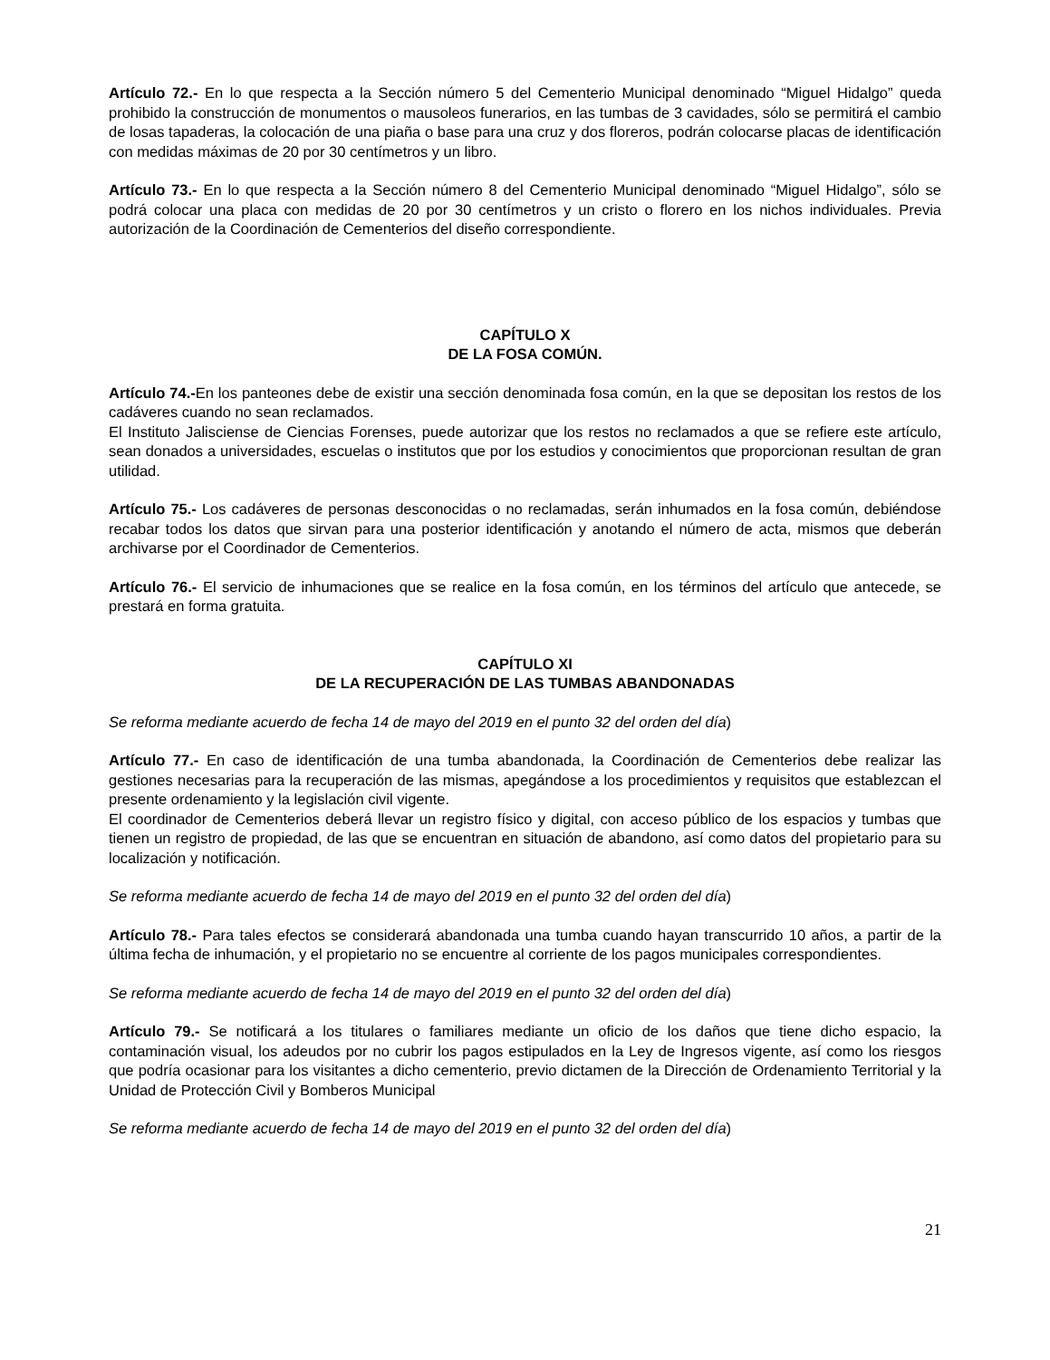Artículo 72.- En lo que respecta a la Sección número 5 del Cementerio Municipal denominado “Miguel Hidalgo” queda prohibido la construcción de monumentos o mausoleos funerarios, en las tumbas de 3 cavidades, sólo se permitirá el cambio de losas tapaderas, la colocación de una piaña o base para una cruz y dos floreros, podrán colocarse placas de identificación con medidas máximas de 20 por 30 centímetros y un libro.
Artículo 73.- En lo que respecta a la Sección número 8 del Cementerio Municipal denominado “Miguel Hidalgo”, sólo se podrá colocar una placa con medidas de 20 por 30 centímetros y un cristo o florero en los nichos individuales. Previa autorización de la Coordinación de Cementerios del diseño correspondiente.
CAPÍTULO X
DE LA FOSA COMÚN.
Artículo 74.-En los panteones debe de existir una sección denominada fosa común, en la que se depositan los restos de los cadáveres cuando no sean reclamados.
El Instituto Jalisciense de Ciencias Forenses, puede autorizar que los restos no reclamados a que se refiere este artículo, sean donados a universidades, escuelas o institutos que por los estudios y conocimientos que proporcionan resultan de gran utilidad.
Artículo 75.- Los cadáveres de personas desconocidas o no reclamadas, serán inhumados en la fosa común, debiéndose recabar todos los datos que sirvan para una posterior identificación y anotando el número de acta, mismos que deberán archivarse por el Coordinador de Cementerios.
Artículo 76.- El servicio de inhumaciones que se realice en la fosa común, en los términos del artículo que antecede, se prestará en forma gratuita.
CAPÍTULO XI
DE LA RECUPERACIÓN DE LAS TUMBAS ABANDONADAS
Se reforma mediante acuerdo de fecha 14 de mayo del 2019 en el punto 32 del orden del día)
Artículo 77.- En caso de identificación de una tumba abandonada, la Coordinación de Cementerios debe realizar las gestiones necesarias para la recuperación de las mismas, apegándose a los procedimientos y requisitos que establezcan el presente ordenamiento y la legislación civil vigente.
El coordinador de Cementerios deberá llevar un registro físico y digital, con acceso público de los espacios y tumbas que tienen un registro de propiedad, de las que se encuentran en situación de abandono, así como datos del propietario para su localización y notificación.
Se reforma mediante acuerdo de fecha 14 de mayo del 2019 en el punto 32 del orden del día)
Artículo 78.- Para tales efectos se considerará abandonada una tumba cuando hayan transcurrido 10 años, a partir de la última fecha de inhumación, y el propietario no se encuentre al corriente de los pagos municipales correspondientes.
Se reforma mediante acuerdo de fecha 14 de mayo del 2019 en el punto 32 del orden del día)
Artículo 79.- Se notificará a los titulares o familiares mediante un oficio de los daños que tiene dicho espacio, la contaminación visual, los adeudos por no cubrir los pagos estipulados en la Ley de Ingresos vigente, así como los riesgos que podría ocasionar para los visitantes a dicho cementerio, previo dictamen de la Dirección de Ordenamiento Territorial y la Unidad de Protección Civil y Bomberos Municipal
Se reforma mediante acuerdo de fecha 14 de mayo del 2019 en el punto 32 del orden del día)
21